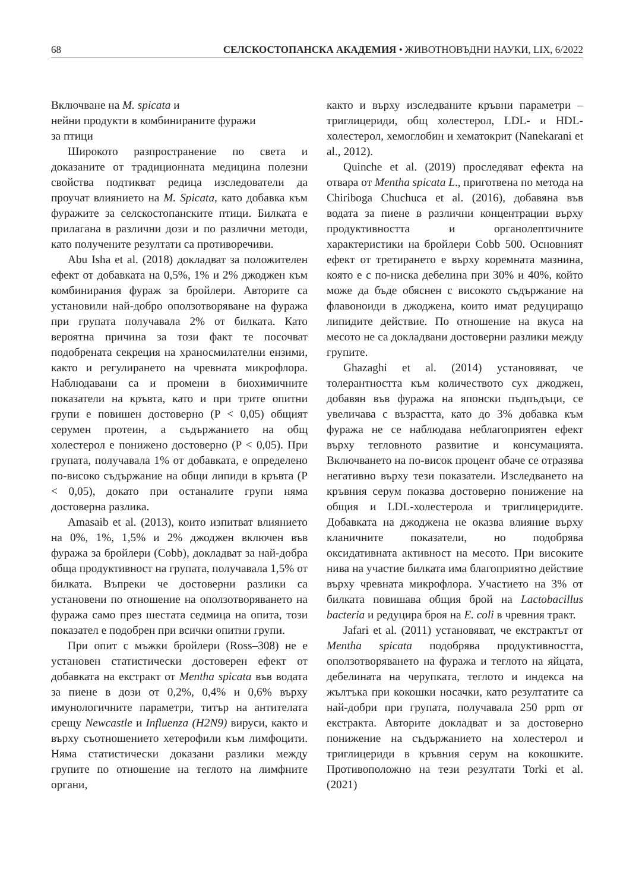68 СЕЛСКОСТОПАНСКА АКАДЕМИЯ • ЖИВОТНОВЪДНИ НАУКИ, LIX, 6/2022
Включване на M. spicata и
нейни продукти в комбинираните фуражи
за птици
Широкото разпространение по света и доказаните от традиционната медицина полезни свойства подтикват редица изследователи да проучат влиянието на M. Spicata, като добавка към фуражите за селскостопанските птици. Билката е прилагана в различни дози и по различни методи, като получените резултати са противоречиви.
Abu Isha et al. (2018) докладват за положителен ефект от добавката на 0,5%, 1% и 2% джоджен към комбинирания фураж за бройлери. Авторите са установили най-добро оползотворяване на фуража при групата получавала 2% от билката. Като вероятна причина за този факт те посочват подобрената секреция на храносмилателни ензими, както и регулирането на чревната микрофлора. Наблюдавани са и промени в биохимичните показатели на кръвта, като и при трите опитни групи е повишен достоверно (P < 0,05) общият серумен протеин, а съдържанието на общ холестерол е понижено достоверно (P < 0,05). При групата, получавала 1% от добавката, е определено по-високо съдържание на общи липиди в кръвта (P < 0,05), докато при останалите групи няма достоверна разлика.
Amasaib et al. (2013), които изпитват влиянието на 0%, 1%, 1,5% и 2% джоджен включен във фуража за бройлери (Cobb), докладват за най-добра обща продуктивност на групата, получавала 1,5% от билката. Въпреки че достоверни разлики са установени по отношение на оползотворяването на фуража само през шестата седмица на опита, този показател е подобрен при всички опитни групи.
При опит с мъжки бройлери (Ross–308) не е установен статистически достоверен ефект от добавката на екстракт от Mentha spicata във водата за пиене в дози от 0,2%, 0,4% и 0,6% върху имунологичните параметри, титър на антителата срещу Newcastle и Influenza (H2N9) вируси, както и върху съотношението хетерофили към лимфоцити. Няма статистически доказани разлики между групите по отношение на теглото на лимфните органи,
както и върху изследваните кръвни параметри – триглицериди, общ холестерол, LDL- и HDL-холестерол, хемоглобин и хематокрит (Nanekarani et al., 2012).
Quinche et al. (2019) проследяват ефекта на отвара от Mentha spicata L., приготвена по метода на Chiriboga Chuchuca et al. (2016), добавяна във водата за пиене в различни концентрации върху продуктивността и органолептичните характеристики на бройлери Cobb 500. Основният ефект от третирането е върху коремната мазнина, която е с по-ниска дебелина при 30% и 40%, който може да бъде обяснен с високото съдържание на флавоноиди в джоджена, които имат редуциращо липидите действие. По отношение на вкуса на месото не са докладвани достоверни разлики между групите.
Ghazaghi et al. (2014) установяват, че толерантността към количеството сух джоджен, добавян във фуража на японски пъдпъдъци, се увеличава с възрастта, като до 3% добавка към фуража не се наблюдава неблагоприятен ефект върху тегловното развитие и консумацията. Включването на по-висок процент обаче се отразява негативно върху тези показатели. Изследването на кръвния серум показва достоверно понижение на общия и LDL-холестерола и триглицеридите. Добавката на джоджена не оказва влияние върху кланичните показатели, но подобрява оксидативната активност на месото. При високите нива на участие билката има благоприятно действие върху чревната микрофлора. Участието на 3% от билката повишава общия брой на Lactobacillus bacteria и редуцира броя на E. coli в чревния тракт.
Jafari et al. (2011) установяват, че екстрактът от Mentha spicata подобрява продуктивността, оползотворяването на фуража и теглото на яйцата, дебелината на черупката, теглото и индекса на жълтъка при кокошки носачки, като резултатите са най-добри при групата, получавала 250 ppm от екстракта. Авторите докладват и за достоверно понижение на съдържанието на холестерол и триглицериди в кръвния серум на кокошките. Противоположно на тези резултати Torki et al. (2021)